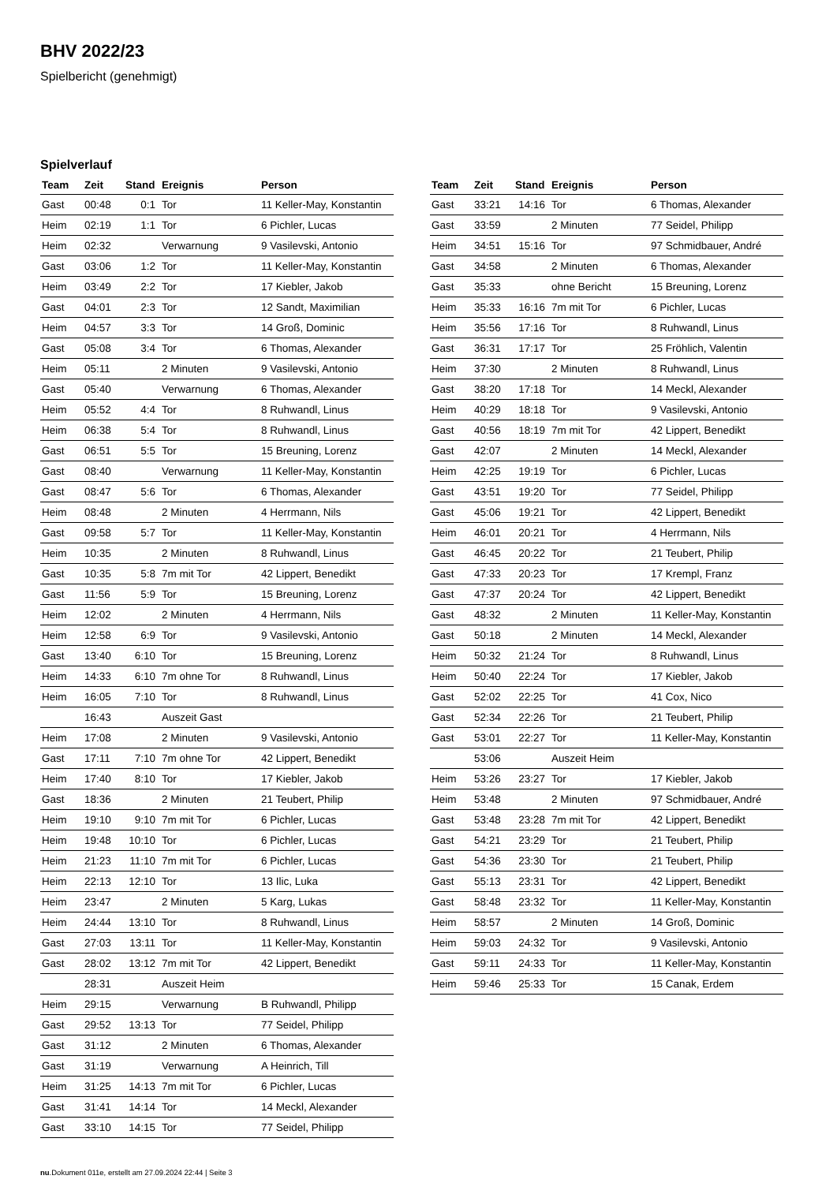BHV 2022/23
Spielbericht (genehmigt)
Spielverlauf
| Team | Zeit | Stand | Ereignis | Person |
| --- | --- | --- | --- | --- |
| Gast | 00:48 | 0:1 | Tor | 11 Keller-May, Konstantin |
| Heim | 02:19 | 1:1 | Tor | 6 Pichler, Lucas |
| Heim | 02:32 | | Verwarnung | 9 Vasilevski, Antonio |
| Gast | 03:06 | 1:2 | Tor | 11 Keller-May, Konstantin |
| Heim | 03:49 | 2:2 | Tor | 17 Kiebler, Jakob |
| Gast | 04:01 | 2:3 | Tor | 12 Sandt, Maximilian |
| Heim | 04:57 | 3:3 | Tor | 14 Groß, Dominic |
| Gast | 05:08 | 3:4 | Tor | 6 Thomas, Alexander |
| Heim | 05:11 | | 2 Minuten | 9 Vasilevski, Antonio |
| Gast | 05:40 | | Verwarnung | 6 Thomas, Alexander |
| Heim | 05:52 | 4:4 | Tor | 8 Ruhwandl, Linus |
| Heim | 06:38 | 5:4 | Tor | 8 Ruhwandl, Linus |
| Gast | 06:51 | 5:5 | Tor | 15 Breuning, Lorenz |
| Gast | 08:40 | | Verwarnung | 11 Keller-May, Konstantin |
| Gast | 08:47 | 5:6 | Tor | 6 Thomas, Alexander |
| Heim | 08:48 | | 2 Minuten | 4 Herrmann, Nils |
| Gast | 09:58 | 5:7 | Tor | 11 Keller-May, Konstantin |
| Heim | 10:35 | | 2 Minuten | 8 Ruhwandl, Linus |
| Gast | 10:35 | 5:8 | 7m mit Tor | 42 Lippert, Benedikt |
| Gast | 11:56 | 5:9 | Tor | 15 Breuning, Lorenz |
| Heim | 12:02 | | 2 Minuten | 4 Herrmann, Nils |
| Heim | 12:58 | 6:9 | Tor | 9 Vasilevski, Antonio |
| Gast | 13:40 | 6:10 | Tor | 15 Breuning, Lorenz |
| Heim | 14:33 | 6:10 | 7m ohne Tor | 8 Ruhwandl, Linus |
| Heim | 16:05 | 7:10 | Tor | 8 Ruhwandl, Linus |
| | 16:43 | | Auszeit Gast | |
| Heim | 17:08 | | 2 Minuten | 9 Vasilevski, Antonio |
| Gast | 17:11 | 7:10 | 7m ohne Tor | 42 Lippert, Benedikt |
| Heim | 17:40 | 8:10 | Tor | 17 Kiebler, Jakob |
| Gast | 18:36 | | 2 Minuten | 21 Teubert, Philip |
| Heim | 19:10 | 9:10 | 7m mit Tor | 6 Pichler, Lucas |
| Heim | 19:48 | 10:10 | Tor | 6 Pichler, Lucas |
| Heim | 21:23 | 11:10 | 7m mit Tor | 6 Pichler, Lucas |
| Heim | 22:13 | 12:10 | Tor | 13 Ilic, Luka |
| Heim | 23:47 | | 2 Minuten | 5 Karg, Lukas |
| Heim | 24:44 | 13:10 | Tor | 8 Ruhwandl, Linus |
| Gast | 27:03 | 13:11 | Tor | 11 Keller-May, Konstantin |
| Gast | 28:02 | 13:12 | 7m mit Tor | 42 Lippert, Benedikt |
| | 28:31 | | Auszeit Heim | |
| Heim | 29:15 | | Verwarnung | B Ruhwandl, Philipp |
| Gast | 29:52 | 13:13 | Tor | 77 Seidel, Philipp |
| Gast | 31:12 | | 2 Minuten | 6 Thomas, Alexander |
| Gast | 31:19 | | Verwarnung | A Heinrich, Till |
| Heim | 31:25 | 14:13 | 7m mit Tor | 6 Pichler, Lucas |
| Gast | 31:41 | 14:14 | Tor | 14 Meckl, Alexander |
| Gast | 33:10 | 14:15 | Tor | 77 Seidel, Philipp |
| Team | Zeit | Stand | Ereignis | Person |
| --- | --- | --- | --- | --- |
| Gast | 33:21 | 14:16 | Tor | 6 Thomas, Alexander |
| Gast | 33:59 | | 2 Minuten | 77 Seidel, Philipp |
| Heim | 34:51 | 15:16 | Tor | 97 Schmidbauer, André |
| Gast | 34:58 | | 2 Minuten | 6 Thomas, Alexander |
| Gast | 35:33 | | ohne Bericht | 15 Breuning, Lorenz |
| Heim | 35:33 | 16:16 | 7m mit Tor | 6 Pichler, Lucas |
| Heim | 35:56 | 17:16 | Tor | 8 Ruhwandl, Linus |
| Gast | 36:31 | 17:17 | Tor | 25 Fröhlich, Valentin |
| Heim | 37:30 | | 2 Minuten | 8 Ruhwandl, Linus |
| Gast | 38:20 | 17:18 | Tor | 14 Meckl, Alexander |
| Heim | 40:29 | 18:18 | Tor | 9 Vasilevski, Antonio |
| Gast | 40:56 | 18:19 | 7m mit Tor | 42 Lippert, Benedikt |
| Gast | 42:07 | | 2 Minuten | 14 Meckl, Alexander |
| Heim | 42:25 | 19:19 | Tor | 6 Pichler, Lucas |
| Gast | 43:51 | 19:20 | Tor | 77 Seidel, Philipp |
| Gast | 45:06 | 19:21 | Tor | 42 Lippert, Benedikt |
| Heim | 46:01 | 20:21 | Tor | 4 Herrmann, Nils |
| Gast | 46:45 | 20:22 | Tor | 21 Teubert, Philip |
| Gast | 47:33 | 20:23 | Tor | 17 Krempl, Franz |
| Gast | 47:37 | 20:24 | Tor | 42 Lippert, Benedikt |
| Gast | 48:32 | | 2 Minuten | 11 Keller-May, Konstantin |
| Gast | 50:18 | | 2 Minuten | 14 Meckl, Alexander |
| Heim | 50:32 | 21:24 | Tor | 8 Ruhwandl, Linus |
| Heim | 50:40 | 22:24 | Tor | 17 Kiebler, Jakob |
| Gast | 52:02 | 22:25 | Tor | 41 Cox, Nico |
| Gast | 52:34 | 22:26 | Tor | 21 Teubert, Philip |
| Gast | 53:01 | 22:27 | Tor | 11 Keller-May, Konstantin |
| | 53:06 | | Auszeit Heim | |
| Heim | 53:26 | 23:27 | Tor | 17 Kiebler, Jakob |
| Heim | 53:48 | | 2 Minuten | 97 Schmidbauer, André |
| Gast | 53:48 | 23:28 | 7m mit Tor | 42 Lippert, Benedikt |
| Gast | 54:21 | 23:29 | Tor | 21 Teubert, Philip |
| Gast | 54:36 | 23:30 | Tor | 21 Teubert, Philip |
| Gast | 55:13 | 23:31 | Tor | 42 Lippert, Benedikt |
| Gast | 58:48 | 23:32 | Tor | 11 Keller-May, Konstantin |
| Heim | 58:57 | | 2 Minuten | 14 Groß, Dominic |
| Heim | 59:03 | 24:32 | Tor | 9 Vasilevski, Antonio |
| Gast | 59:11 | 24:33 | Tor | 11 Keller-May, Konstantin |
| Heim | 59:46 | 25:33 | Tor | 15 Canak, Erdem |
nu.Dokument 011e, erstellt am 27.09.2024 22:44 | Seite 3